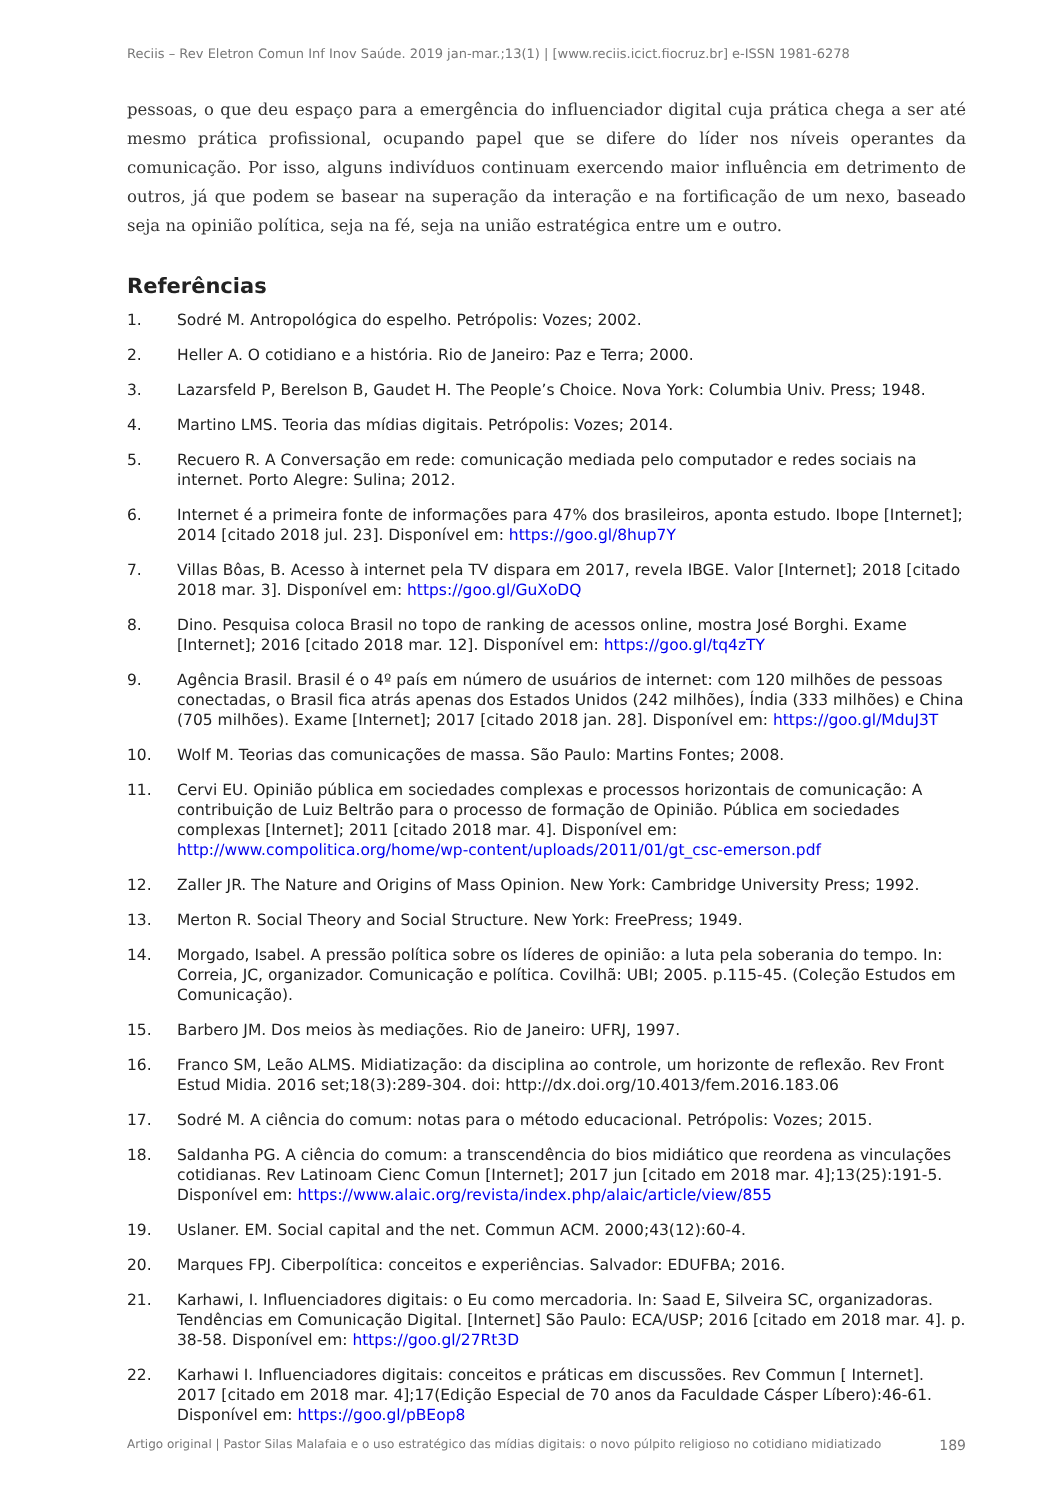Reciis – Rev Eletron Comun Inf Inov Saúde. 2019 jan-mar.;13(1) | [www.reciis.icict.fiocruz.br] e-ISSN 1981-6278
pessoas, o que deu espaço para a emergência do influenciador digital cuja prática chega a ser até mesmo prática profissional, ocupando papel que se difere do líder nos níveis operantes da comunicação. Por isso, alguns indivíduos continuam exercendo maior influência em detrimento de outros, já que podem se basear na superação da interação e na fortificação de um nexo, baseado seja na opinião política, seja na fé, seja na união estratégica entre um e outro.
Referências
1. Sodré M. Antropológica do espelho. Petrópolis: Vozes; 2002.
2. Heller A. O cotidiano e a história. Rio de Janeiro: Paz e Terra; 2000.
3. Lazarsfeld P, Berelson B, Gaudet H. The People’s Choice. Nova York: Columbia Univ. Press; 1948.
4. Martino LMS. Teoria das mídias digitais. Petrópolis: Vozes; 2014.
5. Recuero R. A Conversação em rede: comunicação mediada pelo computador e redes sociais na internet. Porto Alegre: Sulina; 2012.
6. Internet é a primeira fonte de informações para 47% dos brasileiros, aponta estudo. Ibope [Internet]; 2014 [citado 2018 jul. 23]. Disponível em: https://goo.gl/8hup7Y
7. Villas Bôas, B. Acesso à internet pela TV dispara em 2017, revela IBGE. Valor [Internet]; 2018 [citado 2018 mar. 3]. Disponível em: https://goo.gl/GuXoDQ
8. Dino. Pesquisa coloca Brasil no topo de ranking de acessos online, mostra José Borghi. Exame [Internet]; 2016 [citado 2018 mar. 12]. Disponível em: https://goo.gl/tq4zTY
9. Agência Brasil. Brasil é o 4º país em número de usuários de internet: com 120 milhões de pessoas conectadas, o Brasil fica atrás apenas dos Estados Unidos (242 milhões), Índia (333 milhões) e China (705 milhões). Exame [Internet]; 2017 [citado 2018 jan. 28]. Disponível em: https://goo.gl/MduJ3T
10. Wolf M. Teorias das comunicações de massa. São Paulo: Martins Fontes; 2008.
11. Cervi EU. Opinião pública em sociedades complexas e processos horizontais de comunicação: A contribuição de Luiz Beltrão para o processo de formação de Opinião. Pública em sociedades complexas [Internet]; 2011 [citado 2018 mar. 4]. Disponível em: http://www.compolitica.org/home/wp-content/uploads/2011/01/gt_csc-emerson.pdf
12. Zaller JR. The Nature and Origins of Mass Opinion. New York: Cambridge University Press; 1992.
13. Merton R. Social Theory and Social Structure. New York: FreePress; 1949.
14. Morgado, Isabel. A pressão política sobre os líderes de opinião: a luta pela soberania do tempo. In: Correia, JC, organizador. Comunicação e política. Covilhã: UBI; 2005. p.115-45. (Coleção Estudos em Comunicação).
15. Barbero JM. Dos meios às mediações. Rio de Janeiro: UFRJ, 1997.
16. Franco SM, Leão ALMS. Midiatização: da disciplina ao controle, um horizonte de reflexão. Rev Front Estud Midia. 2016 set;18(3):289-304. doi: http://dx.doi.org/10.4013/fem.2016.183.06
17. Sodré M. A ciência do comum: notas para o método educacional. Petrópolis: Vozes; 2015.
18. Saldanha PG. A ciência do comum: a transcendência do bios midiático que reordena as vinculações cotidianas. Rev Latinoam Cienc Comun [Internet]; 2017 jun [citado em 2018 mar. 4];13(25):191-5. Disponível em: https://www.alaic.org/revista/index.php/alaic/article/view/855
19. Uslaner. EM. Social capital and the net. Commun ACM. 2000;43(12):60-4.
20. Marques FPJ. Ciberpolítica: conceitos e experiências. Salvador: EDUFBA; 2016.
21. Karhawi, I. Influenciadores digitais: o Eu como mercadoria. In: Saad E, Silveira SC, organizadoras. Tendências em Comunicação Digital. [Internet] São Paulo: ECA/USP; 2016 [citado em 2018 mar. 4]. p. 38-58. Disponível em: https://goo.gl/27Rt3D
22. Karhawi I. Influenciadores digitais: conceitos e práticas em discussões. Rev Commun [ Internet]. 2017 [citado em 2018 mar. 4];17(Edição Especial de 70 anos da Faculdade Cásper Líbero):46-61. Disponível em: https://goo.gl/pBEop8
Artigo original | Pastor Silas Malafaia e o uso estratégico das mídias digitais: o novo púlpito religioso no cotidiano midiatizado 189